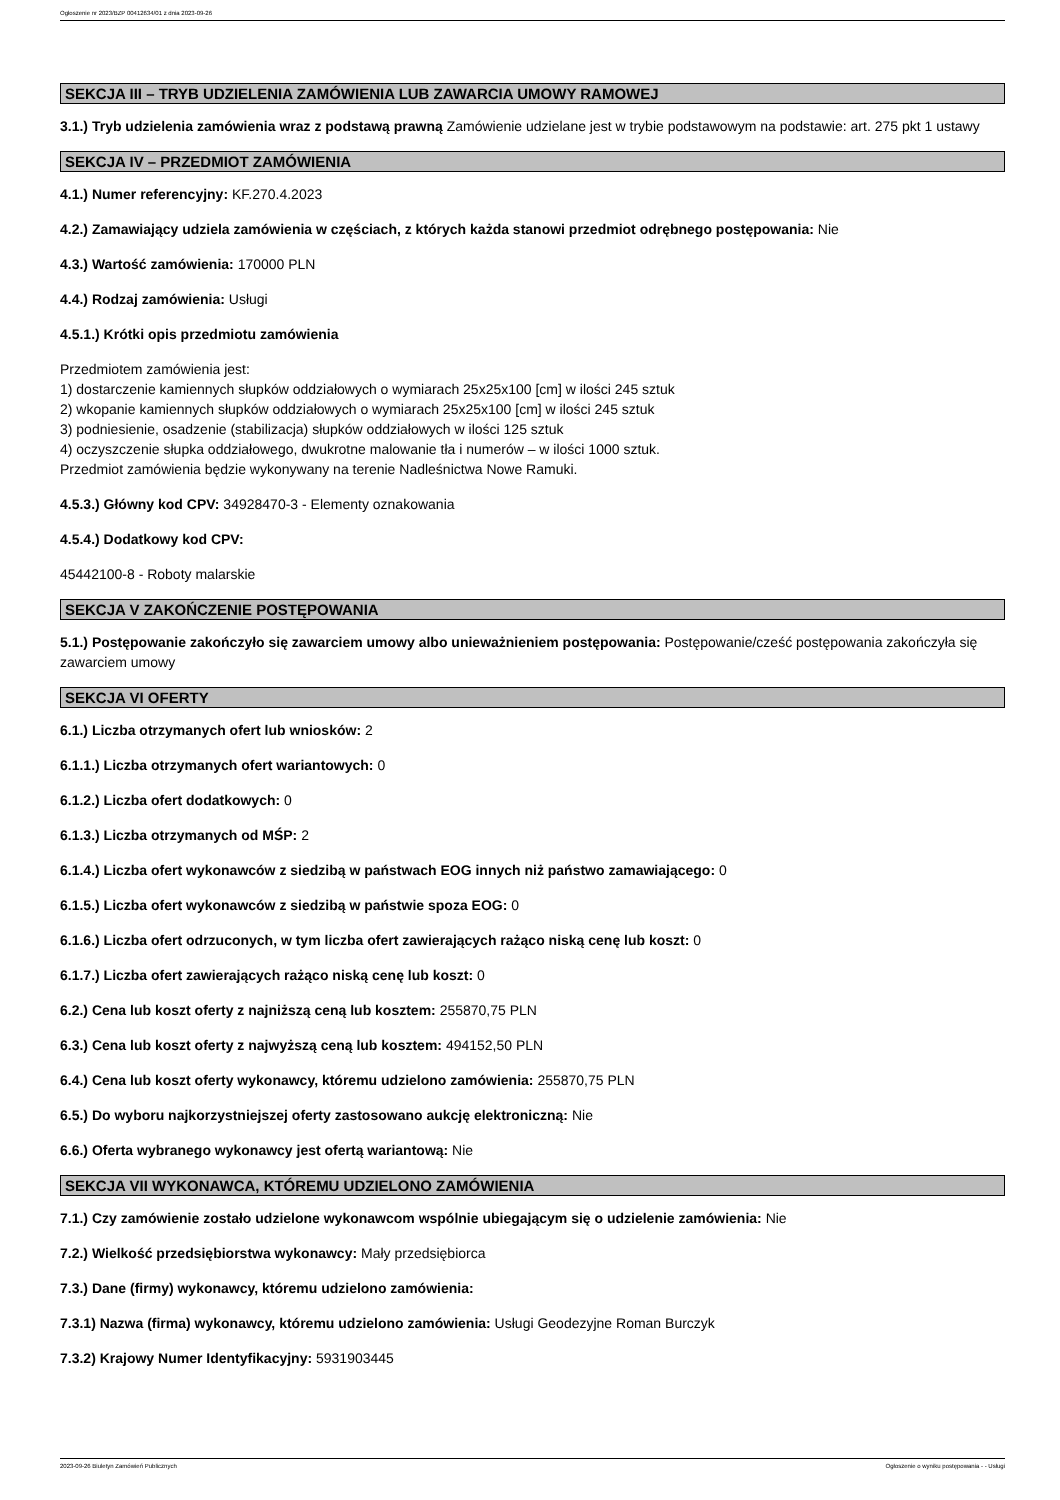Ogłoszenie nr 2023/BZP 00412634/01 z dnia 2023-09-26
SEKCJA III – TRYB UDZIELENIA ZAMÓWIENIA LUB ZAWARCIA UMOWY RAMOWEJ
3.1.) Tryb udzielenia zamówienia wraz z podstawą prawną Zamówienie udzielane jest w trybie podstawowym na podstawie: art. 275 pkt 1 ustawy
SEKCJA IV – PRZEDMIOT ZAMÓWIENIA
4.1.) Numer referencyjny: KF.270.4.2023
4.2.) Zamawiający udziela zamówienia w częściach, z których każda stanowi przedmiot odrębnego postępowania: Nie
4.3.) Wartość zamówienia: 170000 PLN
4.4.) Rodzaj zamówienia: Usługi
4.5.1.) Krótki opis przedmiotu zamówienia
Przedmiotem zamówienia jest:
1) dostarczenie kamiennych słupków oddziałowych o wymiarach 25x25x100 [cm] w ilości 245 sztuk
2) wkopanie kamiennych słupków oddziałowych o wymiarach 25x25x100 [cm] w ilości 245 sztuk
3) podniesienie, osadzenie (stabilizacja) słupków oddziałowych w ilości 125 sztuk
4) oczyszczenie słupka oddziałowego, dwukrotne malowanie tła i numerów – w ilości 1000 sztuk.
Przedmiot zamówienia będzie wykonywany na terenie Nadleśnictwa Nowe Ramuki.
4.5.3.) Główny kod CPV: 34928470-3 - Elementy oznakowania
4.5.4.) Dodatkowy kod CPV:
45442100-8 - Roboty malarskie
SEKCJA V ZAKOŃCZENIE POSTĘPOWANIA
5.1.) Postępowanie zakończyło się zawarciem umowy albo unieważnieniem postępowania: Postępowanie/cześć postępowania zakończyła się zawarciem umowy
SEKCJA VI OFERTY
6.1.) Liczba otrzymanych ofert lub wniosków: 2
6.1.1.) Liczba otrzymanych ofert wariantowych: 0
6.1.2.) Liczba ofert dodatkowych: 0
6.1.3.) Liczba otrzymanych od MŚP: 2
6.1.4.) Liczba ofert wykonawców z siedzibą w państwach EOG innych niż państwo zamawiającego: 0
6.1.5.) Liczba ofert wykonawców z siedzibą w państwie spoza EOG: 0
6.1.6.) Liczba ofert odrzuconych, w tym liczba ofert zawierających rażąco niską cenę lub koszt: 0
6.1.7.) Liczba ofert zawierających rażąco niską cenę lub koszt: 0
6.2.) Cena lub koszt oferty z najniższą ceną lub kosztem: 255870,75 PLN
6.3.) Cena lub koszt oferty z najwyższą ceną lub kosztem: 494152,50 PLN
6.4.) Cena lub koszt oferty wykonawcy, któremu udzielono zamówienia: 255870,75 PLN
6.5.) Do wyboru najkorzystniejszej oferty zastosowano aukcję elektroniczną: Nie
6.6.) Oferta wybranego wykonawcy jest ofertą wariantową: Nie
SEKCJA VII WYKONAWCA, KTÓREMU UDZIELONO ZAMÓWIENIA
7.1.) Czy zamówienie zostało udzielone wykonawcom wspólnie ubiegającym się o udzielenie zamówienia: Nie
7.2.) Wielkość przedsiębiorstwa wykonawcy: Mały przedsiębiorca
7.3.) Dane (firmy) wykonawcy, któremu udzielono zamówienia:
7.3.1) Nazwa (firma) wykonawcy, któremu udzielono zamówienia: Usługi Geodezyjne Roman Burczyk
7.3.2) Krajowy Numer Identyfikacyjny: 5931903445
2023-09-26 Biuletyn Zamówień Publicznych Ogłoszenie o wyniku postępowania - - Usługi